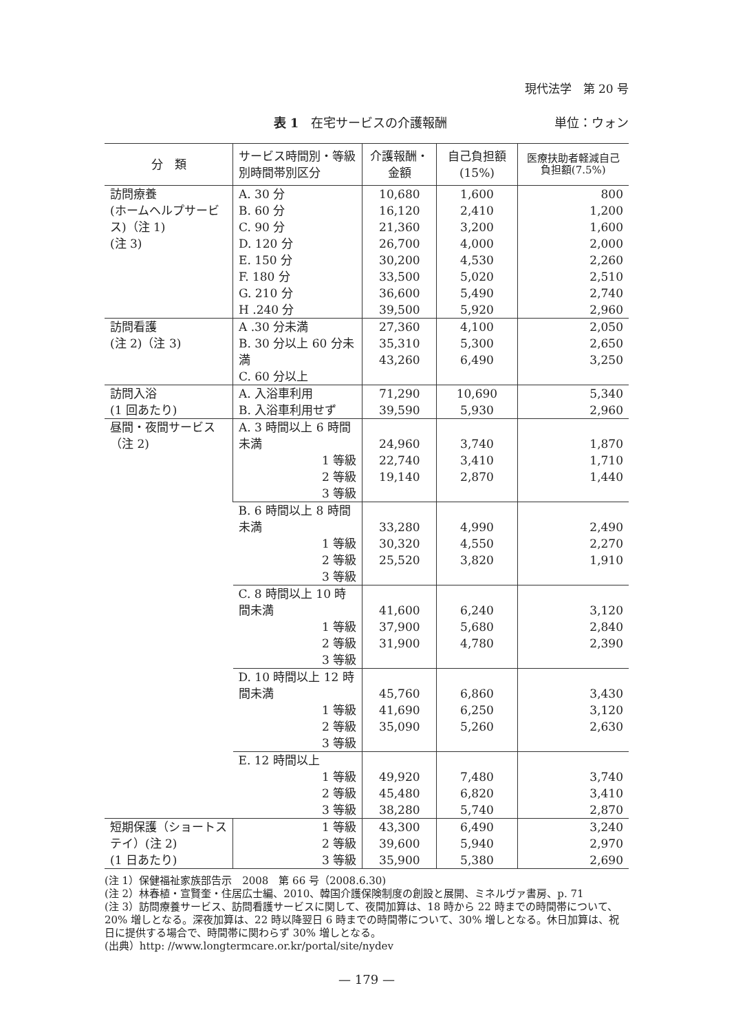現代法学　第 20 号
表 1　在宅サービスの介護報酬 単位：ウォン
| 分 類 | サービス時間別・等級別時間帯別区分 | 介護報酬・金額 | 自己負担額(15%) | 医療扶助者軽減自己負担額(7.5%) |
| --- | --- | --- | --- | --- |
| 訪問療養 (ホームヘルプサービス)（注 1) (注 3) | A. 30 分 B. 60 分 C. 90 分 D. 120 分 E. 150 分 F. 180 分 G. 210 分 H .240 分 | 10,680 16,120 21,360 26,700 30,200 33,500 36,600 39,500 | 1,600 2,410 3,200 4,000 4,530 5,020 5,490 5,920 | 800 1,200 1,600 2,000 2,260 2,510 2,740 2,960 |
| 訪問看護 (注 2)（注 3) | A .30 分未満 B. 30 分以上 60 分未満 C. 60 分以上 | 27,360 35,310 43,260 | 4,100 5,300 6,490 | 2,050 2,650 3,250 |
| 訪問入浴 (1 回あたり) | A. 入浴車利用 B. 入浴車利用せず | 71,290 39,590 | 10,690 5,930 | 5,340 2,960 |
| 昼間・夜間サービス（注 2) | A. 3 時間以上 6 時間未満 1 等級 2 等級 3 等級 | 24,960 22,740 19,140 | 3,740 3,410 2,870 | 1,870 1,710 1,440 |
| | B. 6 時間以上 8 時間未満 1 等級 2 等級 3 等級 | 33,280 30,320 25,520 | 4,990 4,550 3,820 | 2,490 2,270 1,910 |
| | C. 8 時間以上 10 時間未満 1 等級 2 等級 3 等級 | 41,600 37,900 31,900 | 6,240 5,680 4,780 | 3,120 2,840 2,390 |
| | D. 10 時間以上 12 時間未満 1 等級 2 等級 3 等級 | 45,760 41,690 35,090 | 6,860 6,250 5,260 | 3,430 3,120 2,630 |
| | E. 12 時間以上 1 等級 2 等級 3 等級 | 49,920 45,480 38,280 | 7,480 6,820 5,740 | 3,740 3,410 2,870 |
| 短期保護（ショートステイ）(注 2) (1 日あたり) | 1 等級 2 等級 3 等級 | 43,300 39,600 35,900 | 6,490 5,940 5,380 | 3,240 2,970 2,690 |
(注 1）保健福祉家族部告示　2008　第 66 号（2008.6.30)
(注 2）林春植・宣賢奎・住居広士編、2010、韓国介護保険制度の創設と展開、ミネルヴァ書房、p. 71
(注 3）訪問療養サービス、訪問看護サービスに関して、夜間加算は、18 時から 22 時までの時間帯について、20% 増しとなる。深夜加算は、22 時以降翌日 6 時までの時間帯について、30% 増しとなる。休日加算は、祝日に提供する場合で、時間帯に関わらず 30% 増しとなる。
(出典）http: //www.longtermcare.or.kr/portal/site/nydev
— 179 —